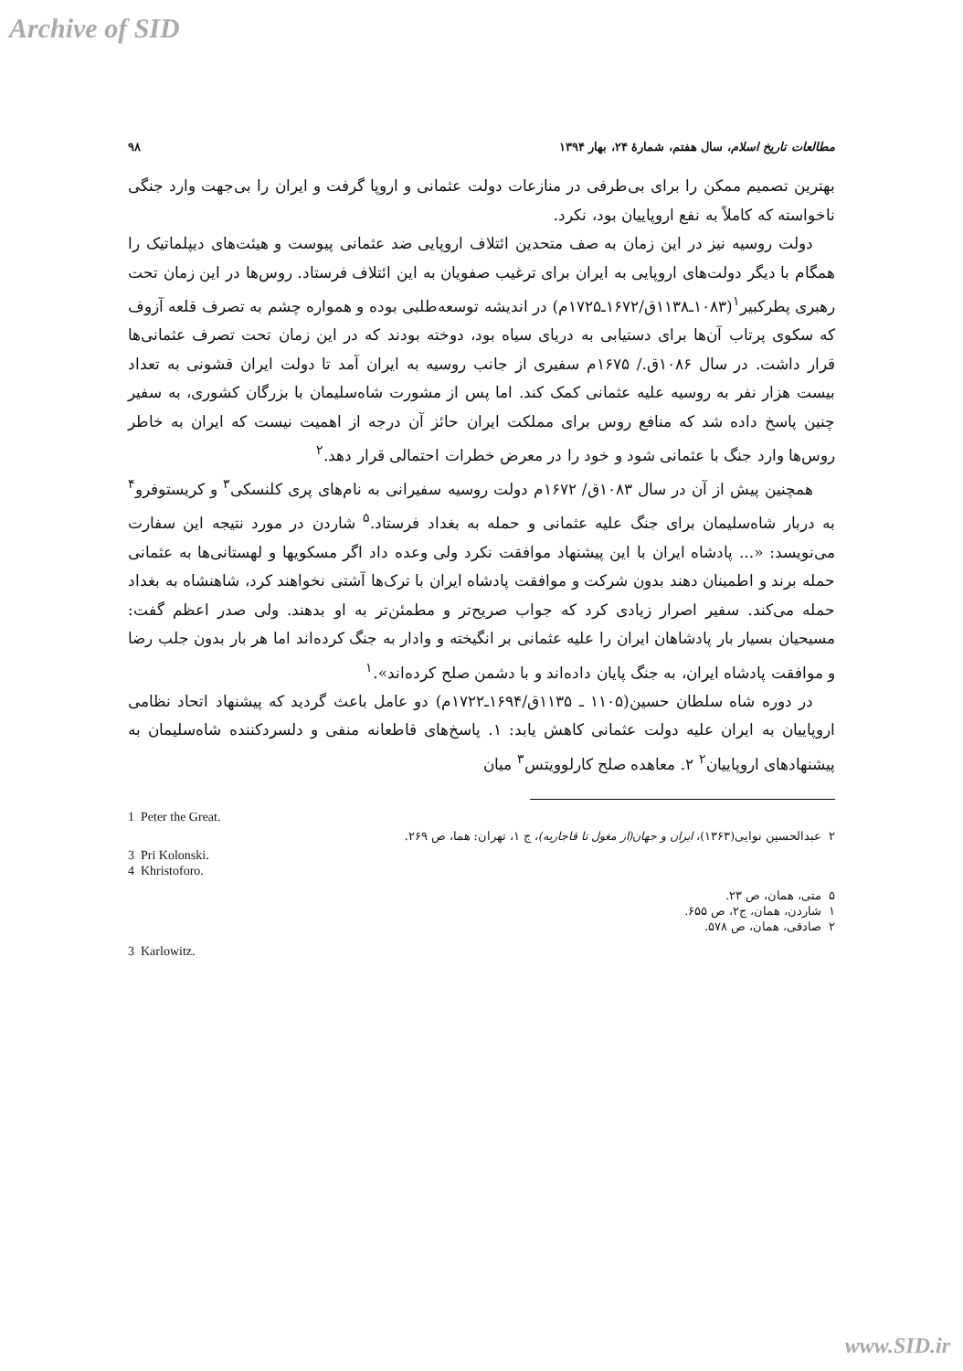Archive of SID
مطالعات تاریخ اسلام، سال هفتم، شمارهٔ ۲۴، بهار ۱۳۹۴ ۹۸
بهترین تصمیم ممکن را برای بی‌طرفی در منازعات دولت عثمانی و اروپا گرفت و ایران را بی‌جهت وارد جنگی ناخواسته که کاملاً به نفع اروپاییان بود، نکرد.
دولت روسیه نیز در این زمان به صف متحدین ائتلاف اروپایی ضد عثمانی پیوست و هیئت‌های دیپلماتیک را همگام با دیگر دولت‌های اروپایی به ایران برای ترغیب صفویان به این ائتلاف فرستاد. روس‌ها در این زمان تحت رهبری پطرکبیر<sup>۱</sup>(۱۰۸۳ـ۱۱۳۸ق/۱۶۷۲ـ۱۷۲۵م) در اندیشه توسعه‌طلبی بوده و همواره چشم به تصرف قلعه آزوف که سکوی پرتاب آن‌ها برای دستیابی به دریای سیاه بود، دوخته بودند که در این زمان تحت تصرف عثمانی‌ها قرار داشت. در سال ۱۰۸۶ق./ ۱۶۷۵م سفیری از جانب روسیه به ایران آمد تا دولت ایران قشونی به تعداد بیست هزار نفر به روسیه علیه عثمانی کمک کند. اما پس از مشورت شاه‌سلیمان با بزرگان کشوری، به سفیر چنین پاسخ داده شد که منافع روس برای مملکت ایران حائز آن درجه از اهمیت نیست که ایران به خاطر روس‌ها وارد جنگ با عثمانی شود و خود را در معرض خطرات احتمالی قرار دهد.<sup>۲</sup>
همچنین پیش از آن در سال ۱۰۸۳ق/ ۱۶۷۲م دولت روسیه سفیرانی به نام‌های پری کلنسکی<sup>۳</sup> و کریستوفرو<sup>۴</sup> به دربار شاه‌سلیمان برای جنگ علیه عثمانی و حمله به بغداد فرستاد.<sup>۵</sup> شاردن در مورد نتیجه این سفارت می‌نویسد: «... پادشاه ایران با این پیشنهاد موافقت نکرد ولی وعده داد اگر مسکویها و لهستانی‌ها به عثمانی حمله برند و اطمینان دهند بدون شرکت و موافقت پادشاه ایران با ترک‌ها آشتی نخواهند کرد، شاهنشاه به بغداد حمله می‌کند. سفیر اصرار زیادی کرد که جواب صریح‌تر و مطمئن‌تر به او بدهند. ولی صدر اعظم گفت: مسیحیان بسیار بار پادشاهان ایران را علیه عثمانی بر انگیخته و وادار به جنگ کرده‌اند اما هر بار بدون جلب رضا و موافقت پادشاه ایران، به جنگ پایان داده‌اند و با دشمن صلح کرده‌اند».<sup>۱</sup>
در دوره شاه سلطان حسین(۱۱۰۵ ـ ۱۱۳۵ق/۱۶۹۴ـ۱۷۲۲م) دو عامل باعث گردید که پیشنهاد اتحاد نظامی اروپاییان به ایران علیه دولت عثمانی کاهش یابد: ۱. پاسخ‌های قاطعانه منفی و دلسردکننده شاه‌سلیمان به پیشنهادهای اروپاییان<sup>۲</sup> ۲. معاهده صلح کارلوویتس<sup>۳</sup> میان
1 Peter the Great.
۲ عبدالحسین نوایی(۱۳۶۳)، ایران و جهان(از مغول تا قاجاریه)، ج ۱، تهران: هما، ص ۲۶۹.
3 Pri Kolonski.
4 Khristoforo.
۵ متی، همان، ص ۲۳.
۱ شاردن، همان، ج۲، ص ۶۵۵.
۲ صادقی، همان، ص ۵۷۸.
3 Karlowitz.
www.SID.ir